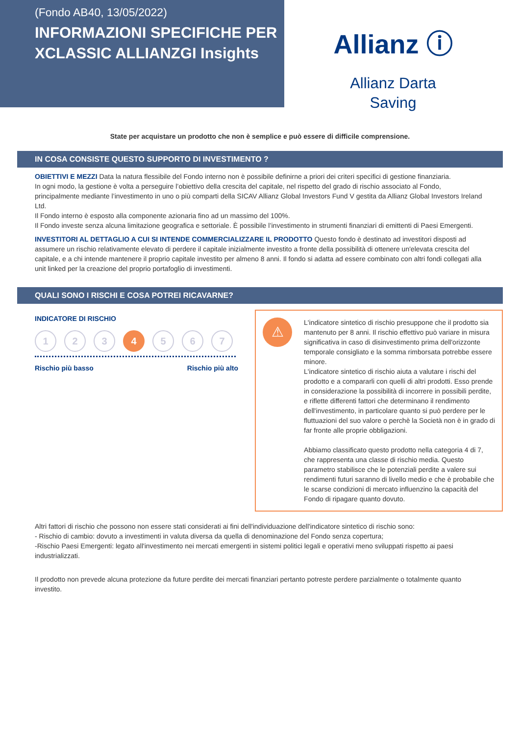(Fondo AB40, 13/05/2022)
INFORMAZIONI SPECIFICHE PER XCLASSIC ALLIANZGI Insights
Allianz ⓘ
Allianz Darta
Saving
State per acquistare un prodotto che non è semplice e può essere di difficile comprensione.
IN COSA CONSISTE QUESTO SUPPORTO DI INVESTIMENTO ?
OBIETTIVI E MEZZI Data la natura flessibile del Fondo interno non è possibile definirne a priori dei criteri specifici di gestione finanziaria.
In ogni modo, la gestione è volta a perseguire l’obiettivo della crescita del capitale, nel rispetto del grado di rischio associato al Fondo, principalmente mediante l’investimento in uno o più comparti della SICAV Allianz Global Investors Fund V gestita da Allianz Global Investors Ireland Ltd.
Il Fondo interno è esposto alla componente azionaria fino ad un massimo del 100%.
Il Fondo investe senza alcuna limitazione geografica e settoriale. È possibile l’investimento in strumenti finanziari di emittenti di Paesi Emergenti.
INVESTITORI AL DETTAGLIO A CUI SI INTENDE COMMERCIALIZZARE IL PRODOTTO Questo fondo è destinato ad investitori disposti ad assumere un rischio relativamente elevato di perdere il capitale inizialmente investito a fronte della possibilità di ottenere un'elevata crescita del capitale, e a chi intende mantenere il proprio capitale investito per almeno 8 anni. Il fondo si adatta ad essere combinato con altri fondi collegati alla unit linked per la creazione del proprio portafoglio di investimenti.
QUALI SONO I RISCHI E COSA POTREI RICAVARNE?
INDICATORE DI RISCHIO
1 2 3 4 5 6 7
Rischio più basso Rischio più alto
⚠
L'indicatore sintetico di rischio presuppone che il prodotto sia mantenuto per 8 anni. Il rischio effettivo può variare in misura significativa in caso di disinvestimento prima dell'orizzonte temporale consigliato e la somma rimborsata potrebbe essere minore.
L'indicatore sintetico di rischio aiuta a valutare i rischi del prodotto e a compararli con quelli di altri prodotti. Esso prende in considerazione la possibilità di incorrere in possibili perdite, e riflette differenti fattori che determinano il rendimento dell'investimento, in particolare quanto si può perdere per le fluttuazioni del suo valore o perchè la Società non è in grado di far fronte alle proprie obbligazioni.
Abbiamo classificato questo prodotto nella categoria 4 di 7, che rappresenta una classe di rischio media. Questo parametro stabilisce che le potenziali perdite a valere sui rendimenti futuri saranno di livello medio e che è probabile che le scarse condizioni di mercato influenzino la capacità del Fondo di ripagare quanto dovuto.
Altri fattori di rischio che possono non essere stati considerati ai fini dell'individuazione dell'indicatore sintetico di rischio sono:
- Rischio di cambio: dovuto a investimenti in valuta diversa da quella di denominazione del Fondo senza copertura;
-Rischio Paesi Emergenti: legato all'investimento nei mercati emergenti in sistemi politici legali e operativi meno sviluppati rispetto ai paesi industrializzati.
Il prodotto non prevede alcuna protezione da future perdite dei mercati finanziari pertanto potreste perdere parzialmente o totalmente quanto investito.